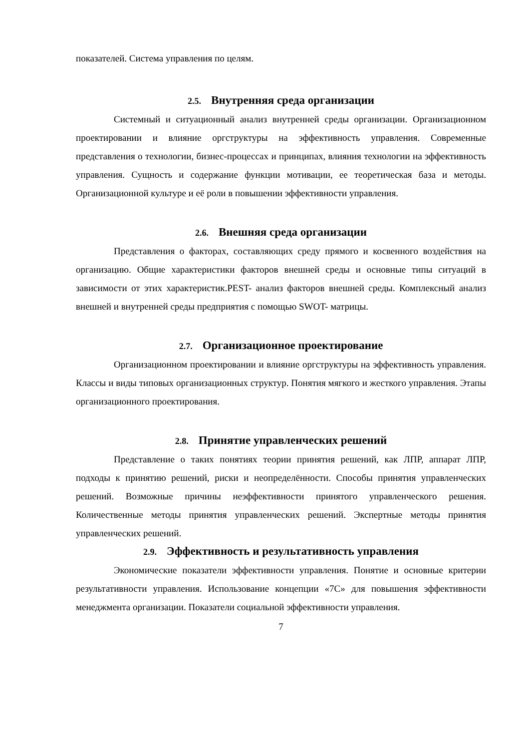показателей. Система управления по целям.
2.5. Внутренняя среда организации
Системный и ситуационный анализ внутренней среды организации. Организационном проектировании и влияние оргструктуры на эффективность управления. Современные представления о технологии, бизнес-процессах и принципах, влияния технологии на эффективность управления. Сущность и содержание функции мотивации, ее теоретическая база и методы. Организационной культуре и её роли в повышении эффективности управления.
2.6. Внешняя среда организации
Представления о факторах, составляющих среду прямого и косвенного воздействия на организацию. Общие характеристики факторов внешней среды и основные типы ситуаций в зависимости от этих характеристик.PEST- анализ факторов внешней среды. Комплексный анализ внешней и внутренней среды предприятия с помощью SWOT- матрицы.
2.7. Организационное проектирование
Организационном проектировании и влияние оргструктуры на эффективность управления. Классы и виды типовых организационных структур. Понятия мягкого и жесткого управления. Этапы организационного проектирования.
2.8. Принятие управленческих решений
Представление о таких понятиях теории принятия решений, как ЛПР, аппарат ЛПР, подходы к принятию решений, риски и неопределённости. Способы принятия управленческих решений. Возможные причины неэффективности принятого управленческого решения. Количественные методы принятия управленческих решений. Экспертные методы принятия управленческих решений.
2.9. Эффективность и результативность управления
Экономические показатели эффективности управления. Понятие и основные критерии результативности управления. Использование концепции «7С» для повышения эффективности менеджмента организации. Показатели социальной эффективности управления.
7